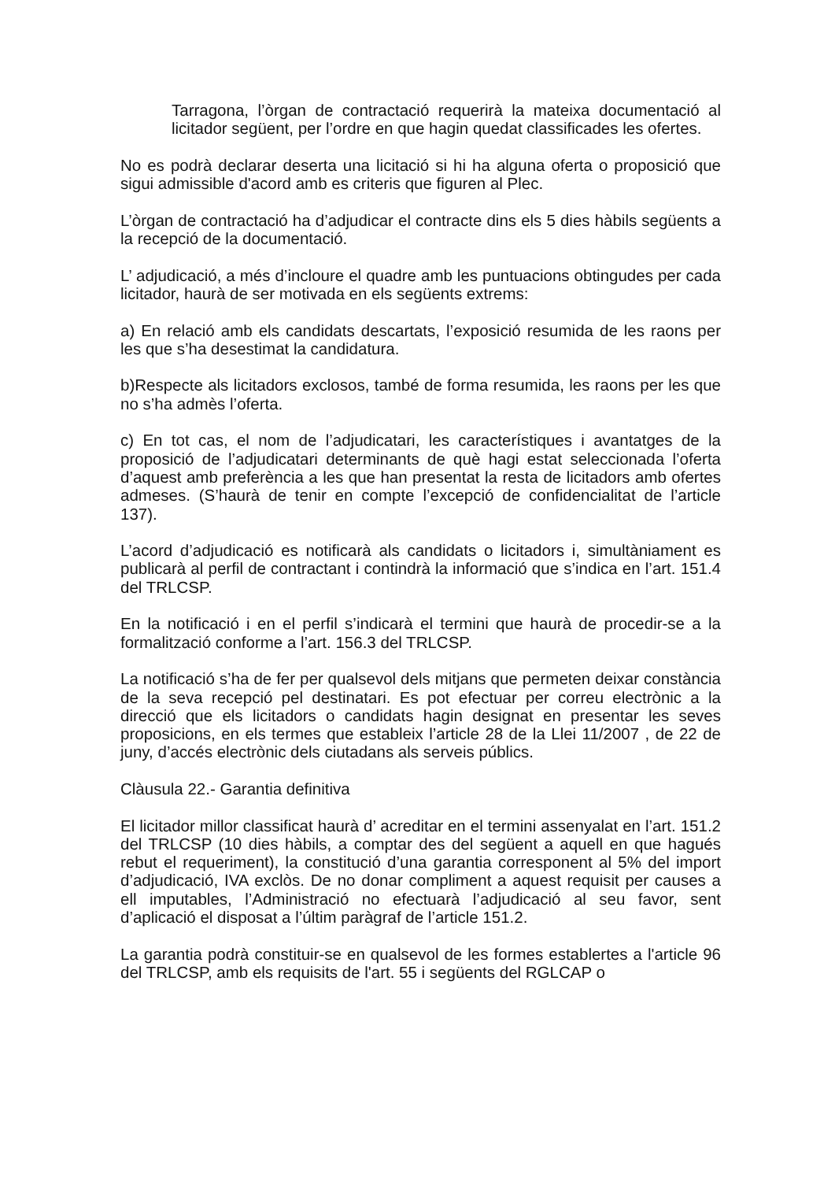Tarragona, l’òrgan de contractació requerirà la mateixa documentació al licitador següent, per l’ordre en que hagin quedat classificades les ofertes.
No es podrà declarar deserta una licitació si hi ha alguna oferta o proposició que sigui admissible d'acord amb es criteris que figuren al Plec.
L’òrgan de contractació ha d’adjudicar el contracte dins els 5 dies hàbils següents a la recepció de la documentació.
L’ adjudicació, a més d’incloure el quadre amb les puntuacions obtingudes per cada licitador, haurà de ser motivada en els següents extrems:
a) En relació amb els candidats descartats, l’exposició resumida de les raons per les que s’ha desestimat la candidatura.
b)Respecte als licitadors exclosos, també de forma resumida, les raons per les que no s’ha admès l’oferta.
c) En tot cas, el nom de l’adjudicatari, les característiques i avantatges de la proposició de l’adjudicatari determinants de què hagi estat seleccionada l’oferta d’aquest amb preferència a les que han presentat la resta de licitadors amb ofertes admeses. (S’haurà de tenir en compte l’excepció de confidencialitat de l’article 137).
L’acord d’adjudicació es notificarà als candidats o licitadors i, simultàniament es publicarà al perfil de contractant i contindrà la informació que s’indica en l’art. 151.4 del TRLCSP.
En la notificació i en el perfil s’indicarà el termini que haurà de procedir-se a la formalització conforme a l’art. 156.3 del TRLCSP.
La notificació s’ha de fer per qualsevol dels mitjans que permeten deixar constància de la seva recepció pel destinatari. Es pot efectuar per correu electrònic a la direcció que els licitadors o candidats hagin designat en presentar les seves proposicions, en els termes que estableix l’article 28 de la Llei 11/2007 , de 22 de juny, d’accés electrònic dels ciutadans als serveis públics.
Clàusula 22.- Garantia definitiva
El licitador millor classificat haurà d’ acreditar en el termini assenyalat en l’art. 151.2 del TRLCSP (10 dies hàbils, a comptar des del següent a aquell en que hagués rebut el requeriment), la constitució d’una garantia corresponent al 5% del import d’adjudicació, IVA exclòs. De no donar compliment a aquest requisit per causes a ell imputables, l’Administració no efectuarà l’adjudicació al seu favor, sent d’aplicació el disposat a l’últim paràgraf de l’article 151.2.
La garantia podrà constituir-se en qualsevol de les formes establertes a l'article 96 del TRLCSP, amb els requisits de l'art. 55 i següents del RGLCAP o